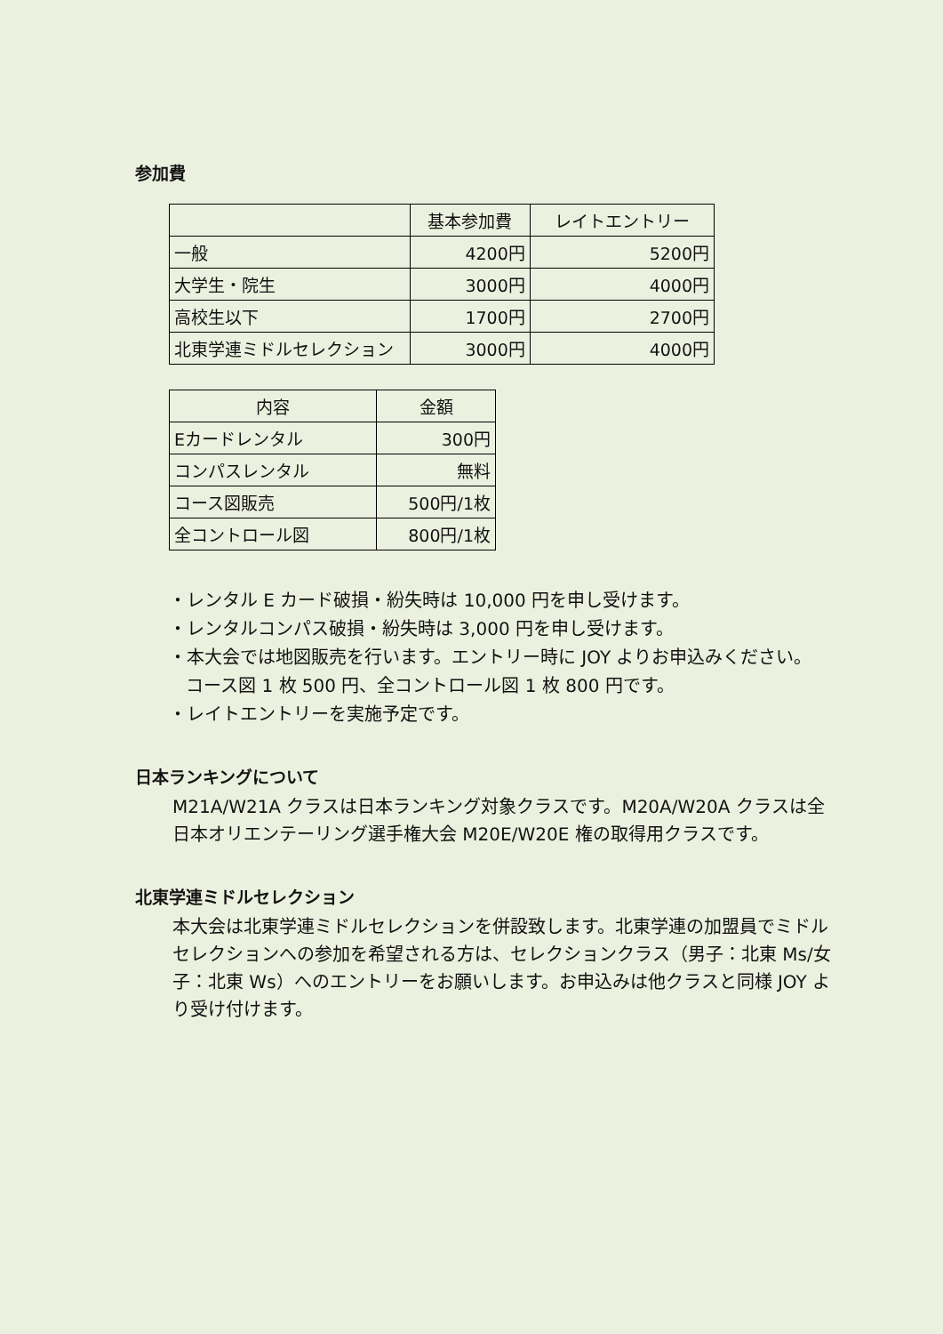参加費
| | 基本参加費 | レイトエントリー |
| --- | --- | --- |
| 一般 | 4200円 | 5200円 |
| 大学生・院生 | 3000円 | 4000円 |
| 高校生以下 | 1700円 | 2700円 |
| 北東学連ミドルセレクション | 3000円 | 4000円 |
| 内容 | 金額 |
| --- | --- |
| Eカードレンタル | 300円 |
| コンパスレンタル | 無料 |
| コース図販売 | 500円/1枚 |
| 全コントロール図 | 800円/1枚 |
・レンタル E カード破損・紛失時は 10,000 円を申し受けます。
・レンタルコンパス破損・紛失時は 3,000 円を申し受けます。
・本大会では地図販売を行います。エントリー時に JOY よりお申込みください。
コース図 1 枚 500 円、全コントロール図 1 枚 800 円です。
・レイトエントリーを実施予定です。
日本ランキングについて
M21A/W21A クラスは日本ランキング対象クラスです。M20A/W20A クラスは全日本オリエンテーリング選手権大会 M20E/W20E 権の取得用クラスです。
北東学連ミドルセレクション
本大会は北東学連ミドルセレクションを併設致します。北東学連の加盟員でミドルセレクションへの参加を希望される方は、セレクションクラス（男子：北東 Ms/女子：北東 Ws）へのエントリーをお願いします。お申込みは他クラスと同様 JOY より受け付けます。